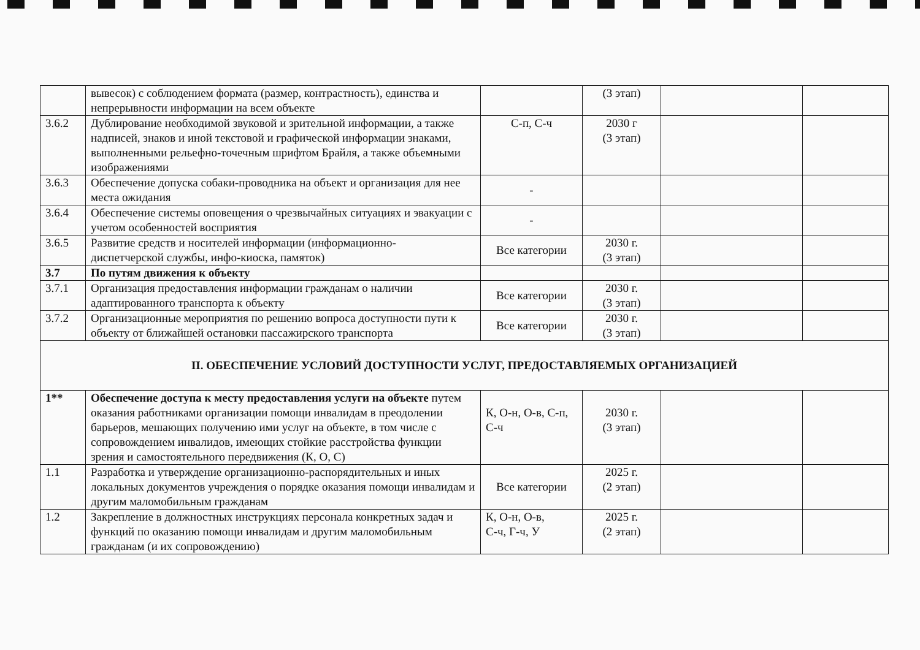| | вывесок) с соблюдением формата (размер, контрастность), единства и непрерывности информации на всем объекте | | (3 этап) | | |
| 3.6.2 | Дублирование необходимой звуковой и зрительной информации, а также надписей, знаков и иной текстовой и графической информации знаками, выполненными рельефно-точечным шрифтом Брайля, а также объемными изображениями | С-п, С-ч | 2030 г (3 этап) | | |
| 3.6.3 | Обеспечение допуска собаки-проводника на объект и организация для нее места ожидания | - | | | |
| 3.6.4 | Обеспечение системы оповещения о чрезвычайных ситуациях и эвакуации с учетом особенностей восприятия | - | | | |
| 3.6.5 | Развитие средств и носителей информации (информационно- диспетчерской службы, инфо-киоска, памяток) | Все категории | 2030 г. (3 этап) | | |
| 3.7 | По путям движения к объекту | | | | |
| 3.7.1 | Организация предоставления информации гражданам о наличии адаптированного транспорта к объекту | Все категории | 2030 г. (3 этап) | | |
| 3.7.2 | Организационные мероприятия по решению вопроса доступности пути к объекту от ближайшей остановки пассажирского транспорта | Все категории | 2030 г. (3 этап) | | |
| II. ОБЕСПЕЧЕНИЕ УСЛОВИЙ ДОСТУПНОСТИ УСЛУГ, ПРЕДОСТАВЛЯЕМЫХ ОРГАНИЗАЦИЕЙ | | | | | |
| 1** | Обеспечение доступа к месту предоставления услуги на объекте путем оказания работниками организации помощи инвалидам в преодолении барьеров, мешающих получению ими услуг на объекте, в том числе с сопровождением инвалидов, имеющих стойкие расстройства функции зрения и самостоятельного передвижения (К, О, С) | К, О-н, О-в, С-п, С-ч | 2030 г. (3 этап) | | |
| 1.1 | Разработка и утверждение организационно-распорядительных и иных локальных документов учреждения о порядке оказания помощи инвалидам и другим маломобильным гражданам | Все категории | 2025 г. (2 этап) | | |
| 1.2 | Закрепление в должностных инструкциях персонала конкретных задач и функций по оказанию помощи инвалидам и другим маломобильным гражданам (и их сопровождению) | К, О-н, О-в, С-ч, Г-ч, У | 2025 г. (2 этап) | | |